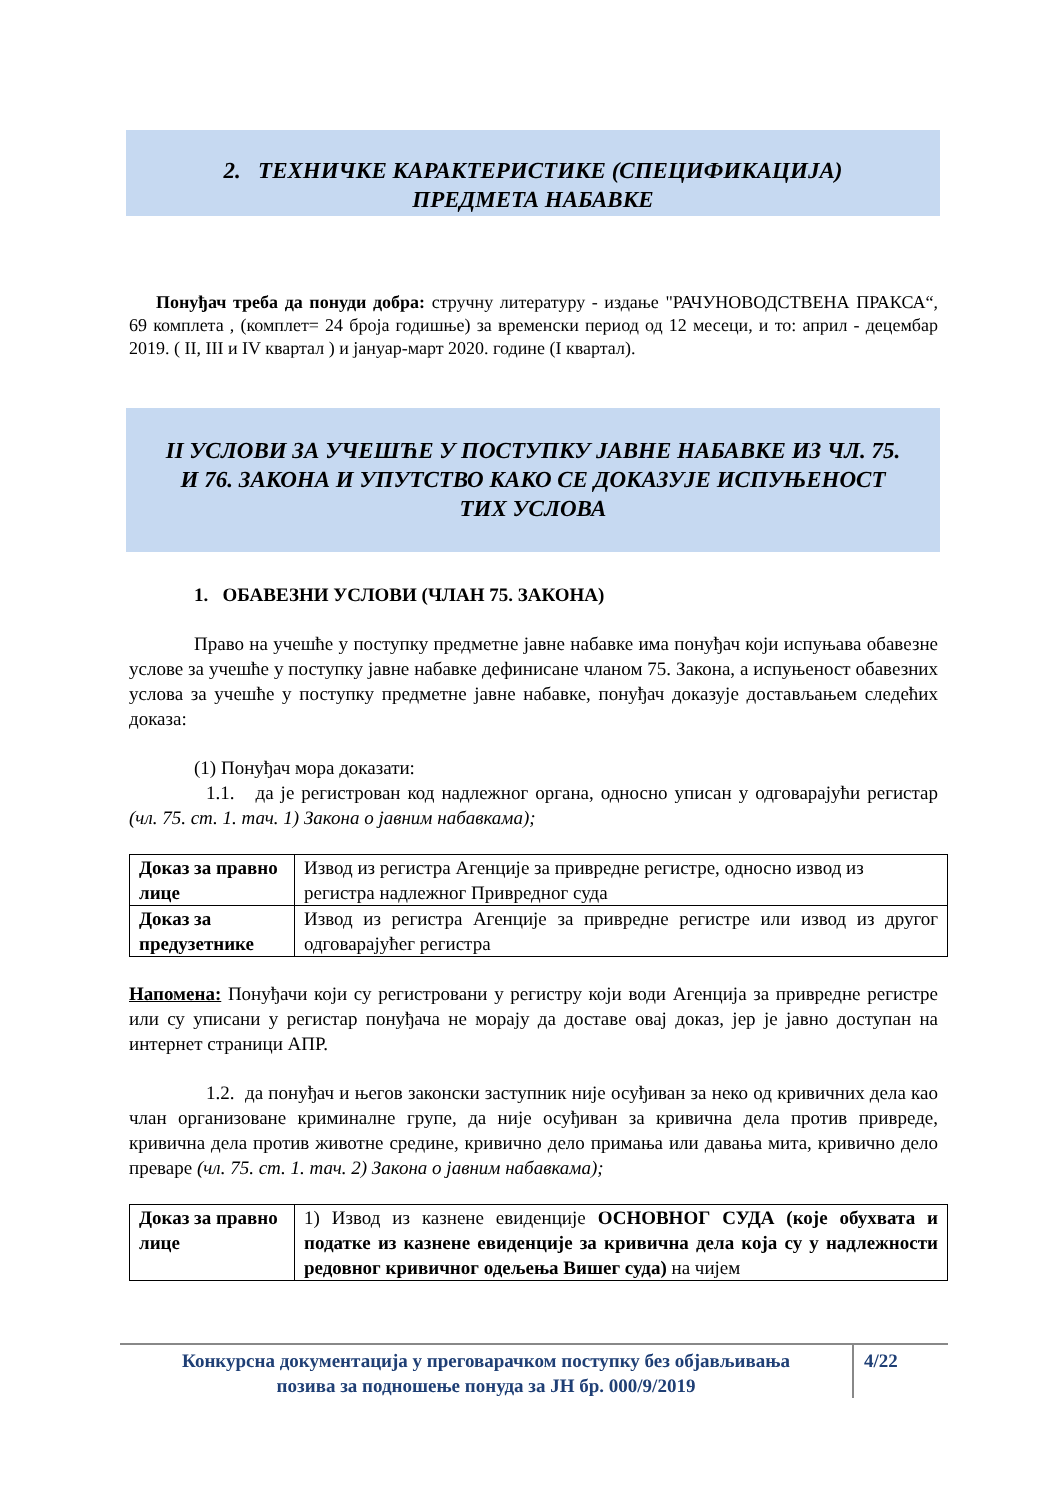2. ТЕХНИЧКЕ КАРАКТЕРИСТИКЕ (СПЕЦИФИКАЦИЈА)
ПРЕДМЕТА НАБАВКЕ
Понуђач треба да понуди добра: стручну литературу - издање "РАЧУНОВОДСТВЕНА ПРАКСА“, 69 комплета , (комплет= 24 броја годишње) за временски период од 12 месеци, и то: април - децембар 2019. ( II, III и IV квартал ) и јануар-март 2020. године (I квартал).
II УСЛОВИ ЗА УЧЕШЋЕ У ПОСТУПКУ ЈАВНЕ НАБАВКЕ ИЗ ЧЛ. 75.
И 76. ЗАКОНА И УПУТСТВО КАКО СЕ ДОКАЗУЈЕ ИСПУЊЕНОСТ
ТИХ УСЛОВА
1. ОБАВЕЗНИ УСЛОВИ (ЧЛАН 75. ЗАКОНА)
Право на учешће у поступку предметне јавне набавке има понуђач који испуњава обавезне услове за учешће у поступку јавне набавке дефинисане чланом 75. Закона, а испуњеност обавезних услова за учешће у поступку предметне јавне набавке, понуђач доказује достављањем следећих доказа:
(1) Понуђач мора доказати:
1.1. да је регистрован код надлежног органа, односно уписан у одговарајући регистар (чл. 75. ст. 1. тач. 1) Закона о јавним набавкама);
| Доказ за правно лице | Извод из регистра Агенције за привредне регистре, односно извод из регистра надлежног Привредног суда |
| Доказ за предузетнике | Извод из регистра Агенције за привредне регистре или извод из другог одговарајућег регистра |
Напомена: Понуђачи који су регистровани у регистру који води Агенција за привредне регистре или су уписани у регистар понуђача не морају да доставе овај доказ, јер је јавно доступан на интернет страници АПР.
1.2. да понуђач и његов законски заступник није осуђиван за неко од кривичних дела као члан организоване криминалне групе, да није осуђиван за кривична дела против привреде, кривична дела против животне средине, кривично дело примања или давања мита, кривично дело преваре (чл. 75. ст. 1. тач. 2) Закона о јавним набавкама);
| Доказ за правно лице | 1) Извод из казнене евиденције ОСНОВНОГ СУДА (које обухвата и податке из казнене евиденције за кривична дела која су у надлежности редовног кривичног одељења Вишег суда) на чијем |
Конкурсна документација у преговарачком поступку без објављивања
позива за подношење понуда за ЈН бр. 000/9/2019
4/22